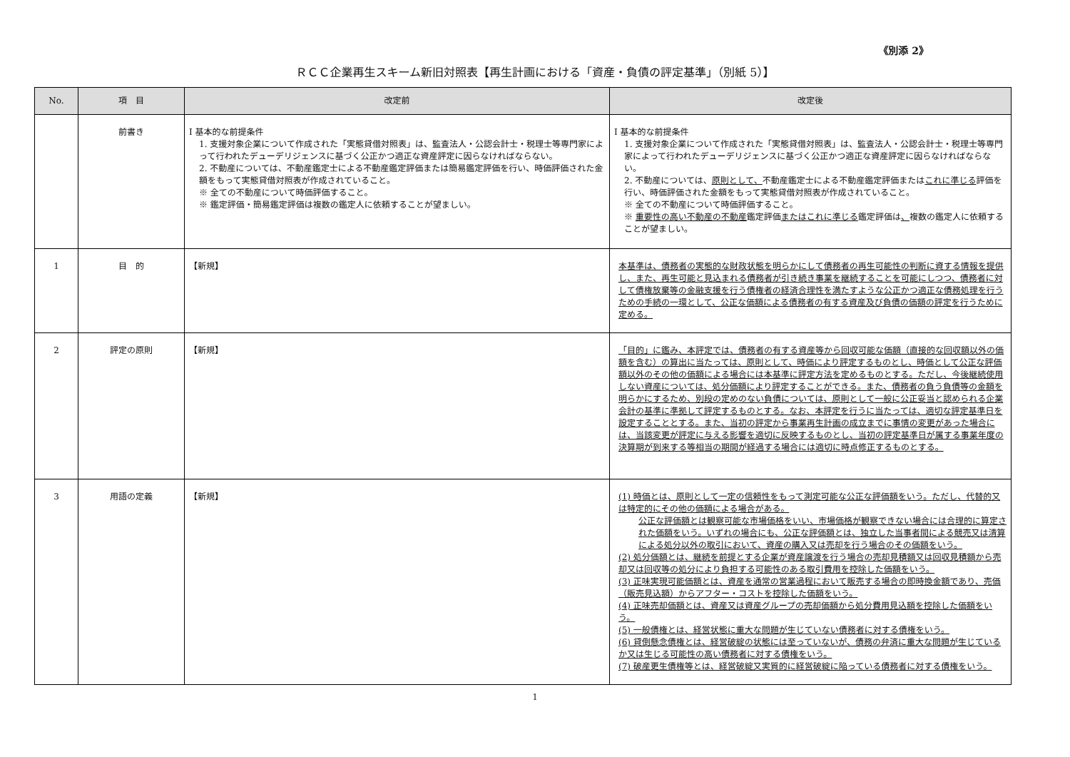《別添 2》
ＲＣＣ企業再生スキーム新旧対照表【再生計画における「資産・負債の評定基準」（別紙 5）】
| No. | 項 目 | 改定前 | 改定後 |
| --- | --- | --- | --- |
| | 前書き | I 基本的な前提条件 1. 支援対象企業について作成された「実態貸借対照表」は、監査法人・公認会計士・税理士等専門家によって行われたデューデリジェンスに基づく公正かつ適正な資産評定に因らなければならない。 2. 不動産については、不動産鑑定士による不動産鑑定評価または簡易鑑定評価を行い、時価評価された金額をもって実態貸借対照表が作成されていること。 ※ 全ての不動産について時価評価すること。 ※ 鑑定評価・簡易鑑定評価は複数の鑑定人に依頼することが望ましい。 | I 基本的な前提条件 1. 支援対象企業について作成された「実態貸借対照表」は、監査法人・公認会計士・税理士等専門家によって行われたデューデリジェンスに基づく公正かつ適正な資産評定に因らなければならない。 2. 不動産については、 原則として、 不動産鑑定士による不動産鑑定評価または これに準じる 評価を行い、時価評価された金額をもって実態貸借対照表が作成されていること。 ※ 全ての不動産について時価評価すること。 ※ 重要性の高い不動産の不動産 鑑定評価 またはこれに準じる 鑑定評価は 、 複数の鑑定人に依頼することが望ましい。 |
| 1 | 目 的 | 【新規】 | 本基準は、債務者の実態的な財政状態を明らかにして債務者の再生可能性の判断に資する情報を提供し、また、再生可能と見込まれる債務者が引き続き事業を継続することを可能にしつつ、債務者に対して債権放棄等の金融支援を行う債権者の経済合理性を満たすような公正かつ適正な債務処理を行うための手続の一環として、公正な価額による債務者の有する資産及び負債の価額の評定を行うために定める。 |
| 2 | 評定の原則 | 【新規】 | 「目的」に鑑み、本評定では、債務者の有する資産等から回収可能な価額（直接的な回収額以外の価額を含む）の算出に当たっては、原則として、時価により評定するものとし、時価として公正な評価額以外のその他の価額による場合には本基準に評定方法を定めるものとする。ただし、今後継続使用しない資産については、処分価額により評定することができる。また、債務者の負う負債等の金額を明らかにするため、別段の定めのない負債については、原則として一般に公正妥当と認められる企業会計の基準に準拠して評定するものとする。なお、本評定を行うに当たっては、適切な評定基準日を設定することとする。また、当初の評定から事業再生計画の成立までに事情の変更があった場合には、当該変更が評定に与える影響を適切に反映するものとし、当初の評定基準日が属する事業年度の決算期が到来する等相当の期間が経過する場合には適切に時点修正するものとする。 |
| 3 | 用語の定義 | 【新規】 | (1) 時価とは、原則として一定の信頼性をもって測定可能な公正な評価額をいう。ただし、代替的又は特定的にその他の価額による場合がある。 公正な評価額とは観察可能な市場価格をいい、市場価格が観察できない場合には合理的に算定された価額をいう。いずれの場合にも、公正な評価額とは、独立した当事者間による競売又は清算による処分以外の取引において、資産の購入又は売却を行う場合のその価額をいう。 (2) 処分価額とは、継続を前提とする企業が資産譲渡を行う場合の売却見積額又は回収見積額から売却又は回収等の処分により負担する可能性のある取引費用を控除した価額をいう。 (3) 正味実現可能価額とは、資産を通常の営業過程において販売する場合の即時換金額であり、売価（販売見込額）からアフター・コストを控除した価額をいう。 (4) 正味売却価額とは、資産又は資産グループの売却価額から処分費用見込額を控除した価額をいう。 (5) 一般債権とは、経営状態に重大な問題が生じていない債務者に対する債権をいう。 (6) 貸倒懸念債権とは、経営破綻の状態には至っていないが、債務の弁済に重大な問題が生じているか又は生じる可能性の高い債務者に対する債権をいう。 (7) 破産更生債権等とは、経営破綻又実質的に経営破綻に陥っている債務者に対する債権をいう。 |
1